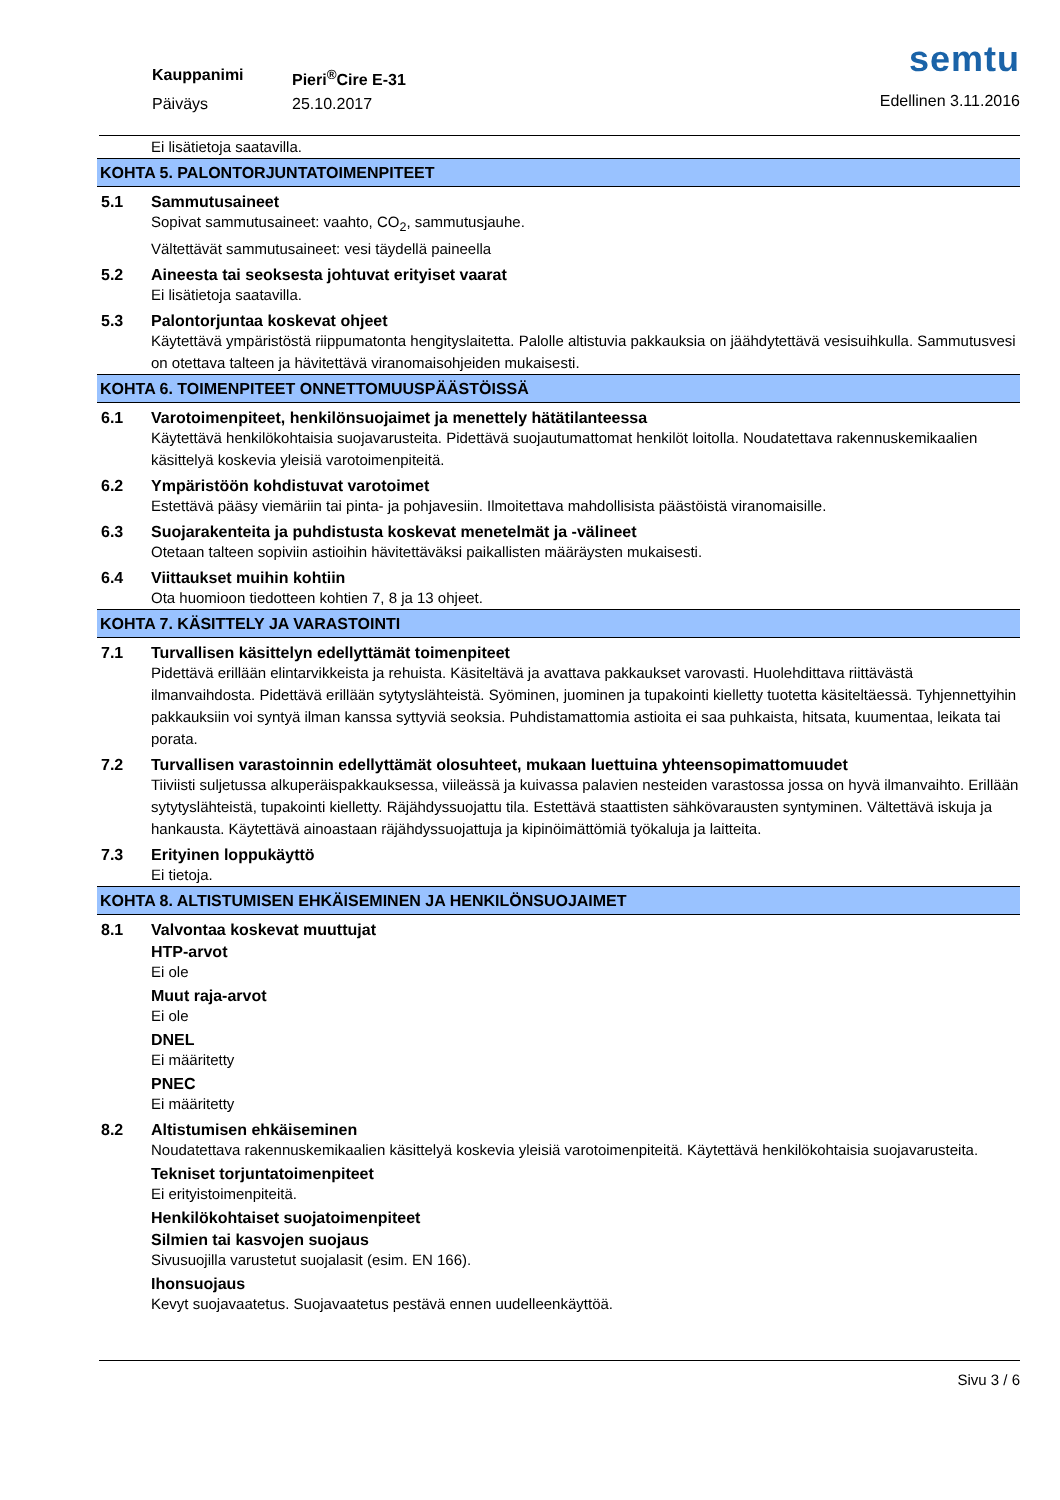Kauppanimi Pieri<sup>®</sup>Cire E-31 Päiväys 25.10.2017
semtu
Edellinen 3.11.2016
Ei lisätietoja saatavilla.
KOHTA 5. PALONTORJUNTATOIMENPITEET
5.1 Sammutusaineet
Sopivat sammutusaineet: vaahto, CO<sub>2</sub>, sammutusjauhe.
Vältettävät sammutusaineet: vesi täydellä paineella
5.2 Aineesta tai seoksesta johtuvat erityiset vaarat
Ei lisätietoja saatavilla.
5.3 Palontorjuntaa koskevat ohjeet
Käytettävä ympäristöstä riippumatonta hengityslaitetta. Palolle altistuvia pakkauksia on jäähdytettävä vesisuihkulla. Sammutusvesi on otettava talteen ja hävitettävä viranomaisohjeiden mukaisesti.
KOHTA 6. TOIMENPITEET ONNETTOMUUSPÄÄSTÖISSÄ
6.1 Varotoimenpiteet, henkilönsuojaimet ja menettely hätätilanteessa
Käytettävä henkilökohtaisia suojavarusteita. Pidettävä suojautumattomat henkilöt loitolla. Noudatettava rakennuskemikaalien käsittelyä koskevia yleisiä varotoimenpiteitä.
6.2 Ympäristöön kohdistuvat varotoimet
Estettävä pääsy viemäriin tai pinta- ja pohjavesiin. Ilmoitettava mahdollisista päästöistä viranomaisille.
6.3 Suojarakenteita ja puhdistusta koskevat menetelmät ja -välineet
Otetaan talteen sopiviin astioihin hävitettäväksi paikallisten määräysten mukaisesti.
6.4 Viittaukset muihin kohtiin
Ota huomioon tiedotteen kohtien 7, 8 ja 13 ohjeet.
KOHTA 7. KÄSITTELY JA VARASTOINTI
7.1 Turvallisen käsittelyn edellyttämät toimenpiteet
Pidettävä erillään elintarvikkeista ja rehuista. Käsiteltävä ja avattava pakkaukset varovasti. Huolehdittava riittävästä ilmanvaihdosta. Pidettävä erillään sytytyslähteistä. Syöminen, juominen ja tupakointi kielletty tuotetta käsiteltäessä. Tyhjennettyihin pakkauksiin voi syntyä ilman kanssa syttyviä seoksia. Puhdistamattomia astioita ei saa puhkaista, hitsata, kuumentaa, leikata tai porata.
7.2 Turvallisen varastoinnin edellyttämät olosuhteet, mukaan luettuina yhteensopimattomuudet
Tiiviisti suljetussa alkuperäispakkauksessa, viileässä ja kuivassa palavien nesteiden varastossa jossa on hyvä ilmanvaihto. Erillään sytytyslähteistä, tupakointi kielletty. Räjähdyssuojattu tila. Estettävä staattisten sähkövarausten syntyminen. Vältettävä iskuja ja hankausta. Käytettävä ainoastaan räjähdyssuojattuja ja kipinöimättömiä työkaluja ja laitteita.
7.3 Erityinen loppukäyttö
Ei tietoja.
KOHTA 8. ALTISTUMISEN EHKÄISEMINEN JA HENKILÖNSUOJAIMET
8.1 Valvontaa koskevat muuttujat
HTP-arvot
Ei ole
Muut raja-arvot
Ei ole
DNEL
Ei määritetty
PNEC
Ei määritetty
8.2 Altistumisen ehkäiseminen
Noudatettava rakennuskemikaalien käsittelyä koskevia yleisiä varotoimenpiteitä. Käytettävä henkilökohtaisia suojavarusteita.
Tekniset torjuntatoimenpiteet
Ei erityistoimenpiteitä.
Henkilökohtaiset suojatoimenpiteet
Silmien tai kasvojen suojaus
Sivusuojilla varustetut suojalasit (esim. EN 166).
Ihonsuojaus
Kevyt suojavaatetus. Suojavaatetus pestävä ennen uudelleenkäyttöä.
Sivu 3 / 6